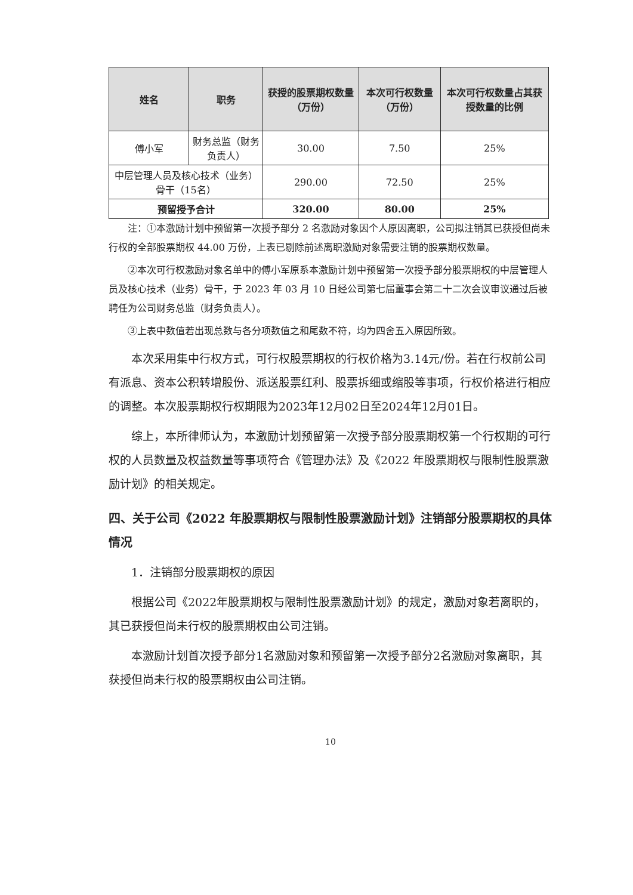| 姓名 | 职务 | 获授的股票期权数量（万份） | 本次可行权数量（万份） | 本次可行权数量占其获授数量的比例 |
| --- | --- | --- | --- | --- |
| 傅小军 | 财务总监（财务负责人） | 30.00 | 7.50 | 25% |
| 中层管理人员及核心技术（业务）骨干（15名） | | 290.00 | 72.50 | 25% |
| 预留授予合计 | | 320.00 | 80.00 | 25% |
注：①本激励计划中预留第一次授予部分 2 名激励对象因个人原因离职，公司拟注销其已获授但尚未行权的全部股票期权 44.00 万份，上表已剔除前述离职激励对象需要注销的股票期权数量。
②本次可行权激励对象名单中的傅小军原系本激励计划中预留第一次授予部分股票期权的中层管理人员及核心技术（业务）骨干，于 2023 年 03 月 10 日经公司第七届董事会第二十二次会议审议通过后被聘任为公司财务总监（财务负责人）。
③上表中数值若出现总数与各分项数值之和尾数不符，均为四舍五入原因所致。
本次采用集中行权方式，可行权股票期权的行权价格为3.14元/份。若在行权前公司有派息、资本公积转增股份、派送股票红利、股票拆细或缩股等事项，行权价格进行相应的调整。本次股票期权行权期限为2023年12月02日至2024年12月01日。
综上，本所律师认为，本激励计划预留第一次授予部分股票期权第一个行权期的可行权的人员数量及权益数量等事项符合《管理办法》及《2022 年股票期权与限制性股票激励计划》的相关规定。
四、关于公司《2022 年股票期权与限制性股票激励计划》注销部分股票期权的具体情况
1．注销部分股票期权的原因
根据公司《2022年股票期权与限制性股票激励计划》的规定，激励对象若离职的，其已获授但尚未行权的股票期权由公司注销。
本激励计划首次授予部分1名激励对象和预留第一次授予部分2名激励对象离职，其获授但尚未行权的股票期权由公司注销。
10